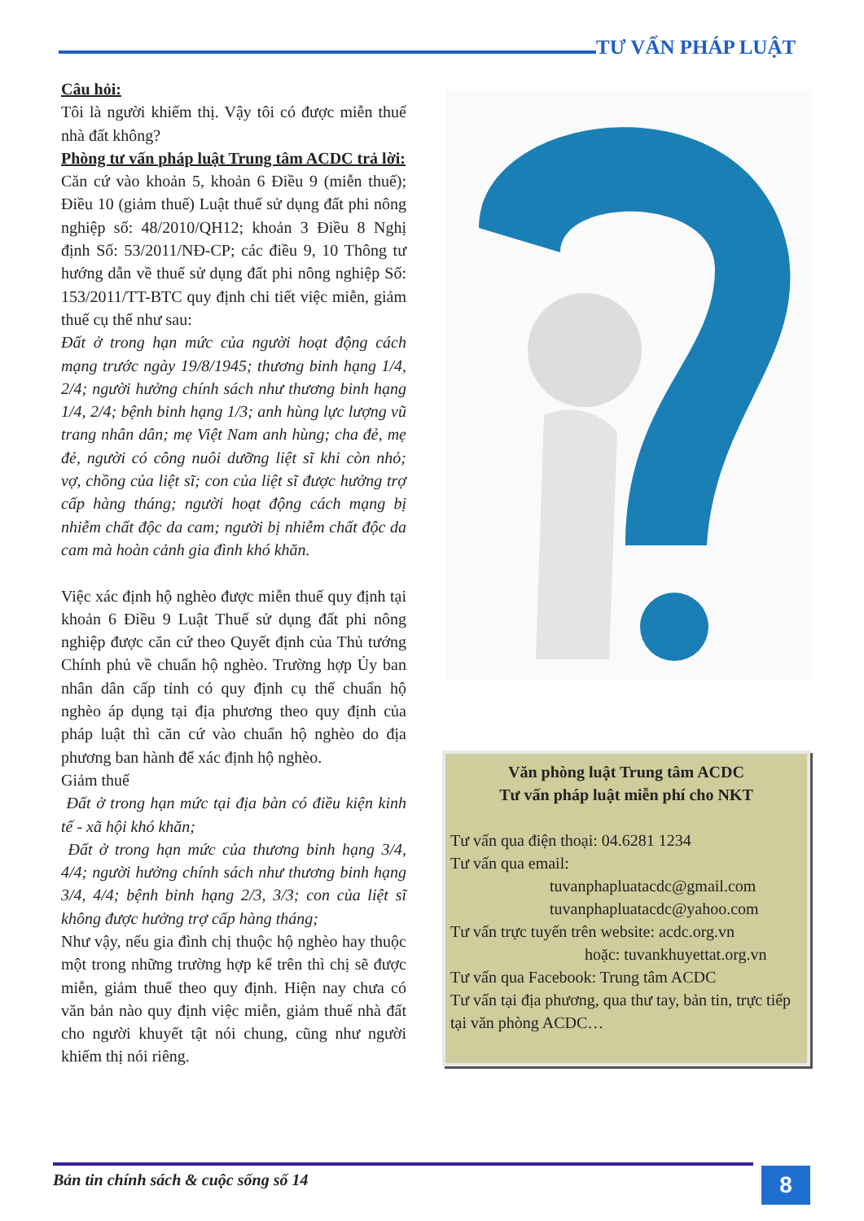TƯ VẤN PHÁP LUẬT
Câu hỏi:
Tôi là người khiếm thị. Vậy tôi có được miễn thuế nhà đất không?
Phòng tư vấn pháp luật Trung tâm ACDC trả lời:
Căn cứ vào khoản 5, khoản 6 Điều 9 (miễn thuế); Điều 10 (giảm thuế) Luật thuế sử dụng đất phi nông nghiệp số: 48/2010/QH12; khoản 3 Điều 8 Nghị định Số: 53/2011/NĐ-CP; các điều 9, 10 Thông tư hướng dẫn về thuế sử dụng đất phi nông nghiệp Số: 153/2011/TT-BTC quy định chi tiết việc miễn, giảm thuế cụ thể như sau:
Đất ở trong hạn mức của người hoạt động cách mạng trước ngày 19/8/1945; thương binh hạng 1/4, 2/4; người hưởng chính sách như thương binh hạng 1/4, 2/4; bệnh binh hạng 1/3; anh hùng lực lượng vũ trang nhân dân; mẹ Việt Nam anh hùng; cha đẻ, mẹ đẻ, người có công nuôi dưỡng liệt sĩ khi còn nhỏ; vợ, chồng của liệt sĩ; con của liệt sĩ được hưởng trợ cấp hàng tháng; người hoạt động cách mạng bị nhiễm chất độc da cam; người bị nhiễm chất độc da cam mà hoàn cảnh gia đình khó khăn.
Việc xác định hộ nghèo được miễn thuế quy định tại khoản 6 Điều 9 Luật Thuế sử dụng đất phi nông nghiệp được căn cứ theo Quyết định của Thủ tướng Chính phủ về chuẩn hộ nghèo. Trường hợp Ủy ban nhân dân cấp tỉnh có quy định cụ thể chuẩn hộ nghèo áp dụng tại địa phương theo quy định của pháp luật thì căn cứ vào chuẩn hộ nghèo do địa phương ban hành để xác định hộ nghèo.
Giảm thuế
Đất ở trong hạn mức tại địa bàn có điều kiện kinh tế - xã hội khó khăn;
Đất ở trong hạn mức của thương binh hạng 3/4, 4/4; người hưởng chính sách như thương binh hạng 3/4, 4/4; bệnh binh hạng 2/3, 3/3; con của liệt sĩ không được hưởng trợ cấp hàng tháng;
Như vậy, nếu gia đình chị thuộc hộ nghèo hay thuộc một trong những trường hợp kể trên thì chị sẽ được miễn, giảm thuế theo quy định. Hiện nay chưa có văn bản nào quy định việc miễn, giảm thuế nhà đất cho người khuyết tật nói chung, cũng như người khiếm thị nói riêng.
Văn phòng luật Trung tâm ACDC
Tư vấn pháp luật miễn phí cho NKT
Tư vấn qua điện thoại: 04.6281 1234
Tư vấn qua email:
tuvanphapluatacdc@gmail.com
tuvanphapluatacdc@yahoo.com
Tư vấn trực tuyến trên website: acdc.org.vn
hoặc: tuvankhuyettat.org.vn
Tư vấn qua Facebook: Trung tâm ACDC
Tư vấn tại địa phương, qua thư tay, bản tin, trực tiếp tại văn phòng ACDC…
Bản tin chính sách & cuộc sống số 14
8